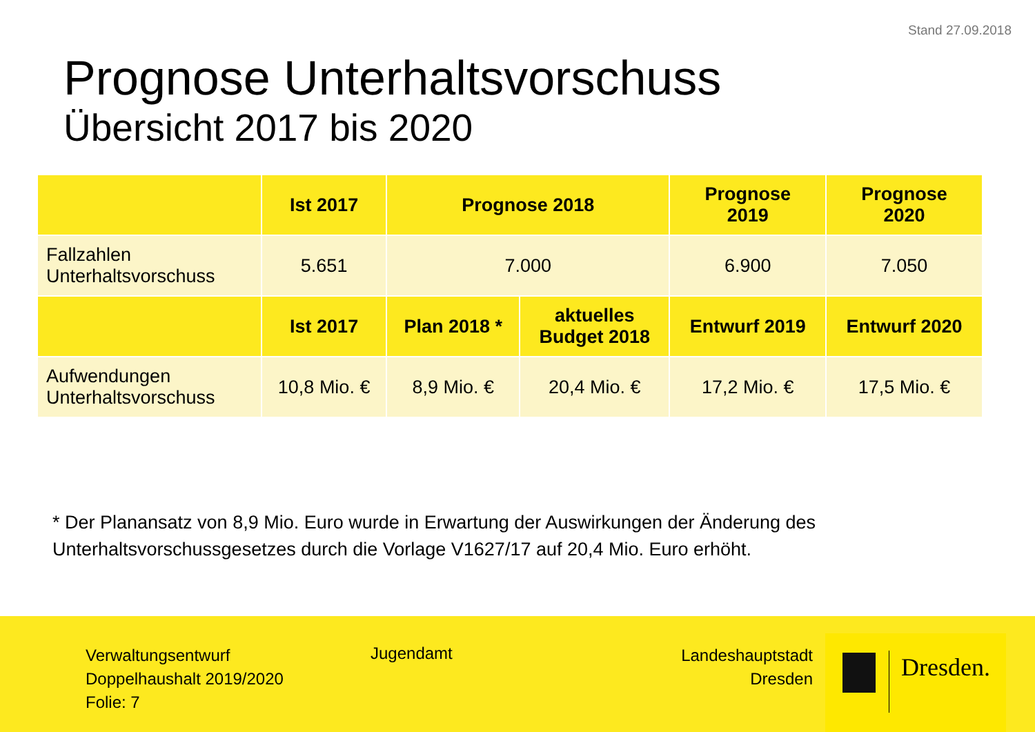Stand 27.09.2018
Prognose Unterhaltsvorschuss
Übersicht 2017 bis 2020
| | Ist 2017 | Prognose 2018 | | Prognose 2019 | Prognose 2020 |
| --- | --- | --- | --- | --- | --- |
| Fallzahlen Unterhaltsvorschuss | 5.651 | 7.000 | | 6.900 | 7.050 |
| | Ist 2017 | Plan 2018 * | aktuelles Budget 2018 | Entwurf 2019 | Entwurf 2020 |
| Aufwendungen Unterhaltsvorschuss | 10,8 Mio. € | 8,9 Mio. € | 20,4 Mio. € | 17,2 Mio. € | 17,5 Mio. € |
* Der Planansatz von 8,9 Mio. Euro wurde in Erwartung der Auswirkungen der Änderung des Unterhaltsvorschussgesetzes durch die Vorlage V1627/17 auf 20,4 Mio. Euro erhöht.
Verwaltungsentwurf
Doppelhaushalt 2019/2020
Folie: 7
Jugendamt
Landeshauptstadt
Dresden
Dresden.